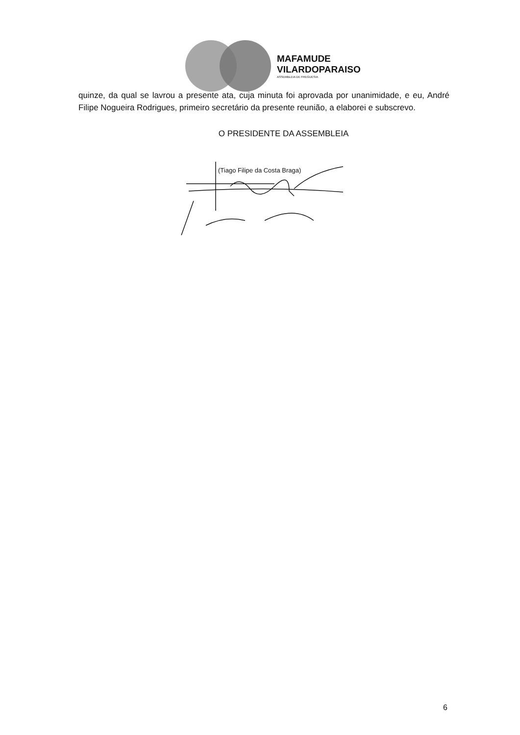MAFAMUDE
VILARDOPARAISO
ASSEMBLEIA DE FREGUESIA
quinze, da qual se lavrou a presente ata, cuja minuta foi aprovada por unanimidade, e eu, André Filipe Nogueira Rodrigues, primeiro secretário da presente reunião, a elaborei e subscrevo.
O PRESIDENTE DA ASSEMBLEIA
(Tiago Filipe da Costa Braga)
6